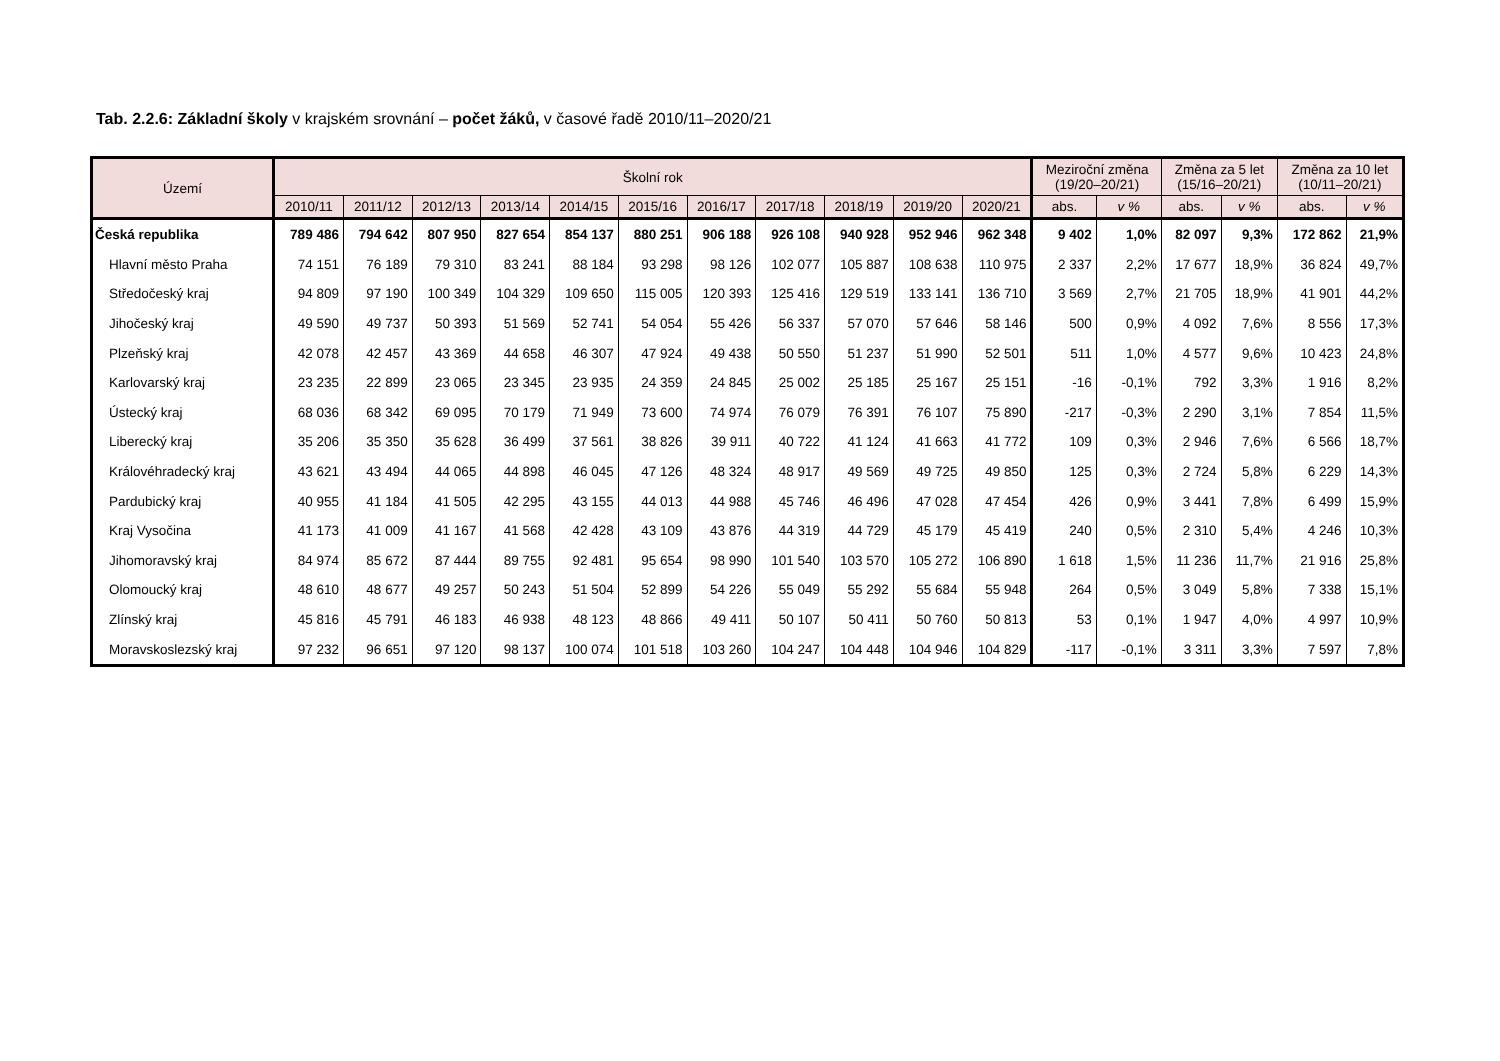Tab. 2.2.6: Základní školy v krajském srovnání – počet žáků, v časové řadě 2010/11–2020/21
| Území | Školní rok | | | | | | | | | | | Meziroční změna (19/20–20/21) | | Změna za 5 let (15/16–20/21) | | Změna za 10 let (10/11–20/21) | |
| --- | --- | --- | --- | --- | --- | --- | --- | --- | --- | --- | --- | --- | --- | --- | --- | --- | --- |
| | 2010/11 | 2011/12 | 2012/13 | 2013/14 | 2014/15 | 2015/16 | 2016/17 | 2017/18 | 2018/19 | 2019/20 | 2020/21 | abs. | v % | abs. | v % | abs. | v % |
| Česká republika | 789 486 | 794 642 | 807 950 | 827 654 | 854 137 | 880 251 | 906 188 | 926 108 | 940 928 | 952 946 | 962 348 | 9 402 | 1,0% | 82 097 | 9,3% | 172 862 | 21,9% |
| Hlavní město Praha | 74 151 | 76 189 | 79 310 | 83 241 | 88 184 | 93 298 | 98 126 | 102 077 | 105 887 | 108 638 | 110 975 | 2 337 | 2,2% | 17 677 | 18,9% | 36 824 | 49,7% |
| Středočeský kraj | 94 809 | 97 190 | 100 349 | 104 329 | 109 650 | 115 005 | 120 393 | 125 416 | 129 519 | 133 141 | 136 710 | 3 569 | 2,7% | 21 705 | 18,9% | 41 901 | 44,2% |
| Jihočeský kraj | 49 590 | 49 737 | 50 393 | 51 569 | 52 741 | 54 054 | 55 426 | 56 337 | 57 070 | 57 646 | 58 146 | 500 | 0,9% | 4 092 | 7,6% | 8 556 | 17,3% |
| Plzeňský kraj | 42 078 | 42 457 | 43 369 | 44 658 | 46 307 | 47 924 | 49 438 | 50 550 | 51 237 | 51 990 | 52 501 | 511 | 1,0% | 4 577 | 9,6% | 10 423 | 24,8% |
| Karlovarský kraj | 23 235 | 22 899 | 23 065 | 23 345 | 23 935 | 24 359 | 24 845 | 25 002 | 25 185 | 25 167 | 25 151 | -16 | -0,1% | 792 | 3,3% | 1 916 | 8,2% |
| Ústecký kraj | 68 036 | 68 342 | 69 095 | 70 179 | 71 949 | 73 600 | 74 974 | 76 079 | 76 391 | 76 107 | 75 890 | -217 | -0,3% | 2 290 | 3,1% | 7 854 | 11,5% |
| Liberecký kraj | 35 206 | 35 350 | 35 628 | 36 499 | 37 561 | 38 826 | 39 911 | 40 722 | 41 124 | 41 663 | 41 772 | 109 | 0,3% | 2 946 | 7,6% | 6 566 | 18,7% |
| Královéhradecký kraj | 43 621 | 43 494 | 44 065 | 44 898 | 46 045 | 47 126 | 48 324 | 48 917 | 49 569 | 49 725 | 49 850 | 125 | 0,3% | 2 724 | 5,8% | 6 229 | 14,3% |
| Pardubický kraj | 40 955 | 41 184 | 41 505 | 42 295 | 43 155 | 44 013 | 44 988 | 45 746 | 46 496 | 47 028 | 47 454 | 426 | 0,9% | 3 441 | 7,8% | 6 499 | 15,9% |
| Kraj Vysočina | 41 173 | 41 009 | 41 167 | 41 568 | 42 428 | 43 109 | 43 876 | 44 319 | 44 729 | 45 179 | 45 419 | 240 | 0,5% | 2 310 | 5,4% | 4 246 | 10,3% |
| Jihomoravský kraj | 84 974 | 85 672 | 87 444 | 89 755 | 92 481 | 95 654 | 98 990 | 101 540 | 103 570 | 105 272 | 106 890 | 1 618 | 1,5% | 11 236 | 11,7% | 21 916 | 25,8% |
| Olomoucký kraj | 48 610 | 48 677 | 49 257 | 50 243 | 51 504 | 52 899 | 54 226 | 55 049 | 55 292 | 55 684 | 55 948 | 264 | 0,5% | 3 049 | 5,8% | 7 338 | 15,1% |
| Zlínský kraj | 45 816 | 45 791 | 46 183 | 46 938 | 48 123 | 48 866 | 49 411 | 50 107 | 50 411 | 50 760 | 50 813 | 53 | 0,1% | 1 947 | 4,0% | 4 997 | 10,9% |
| Moravskoslezský kraj | 97 232 | 96 651 | 97 120 | 98 137 | 100 074 | 101 518 | 103 260 | 104 247 | 104 448 | 104 946 | 104 829 | -117 | -0,1% | 3 311 | 3,3% | 7 597 | 7,8% |